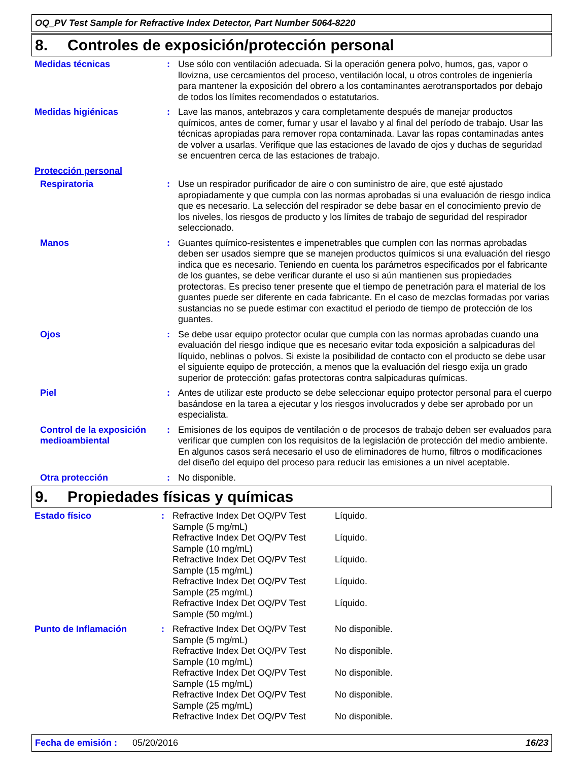OQ_PV Test Sample for Refractive Index Detector, Part Number 5064-8220
8. Controles de exposición/protección personal
| Medidas técnicas | : | Use sólo con ventilación adecuada. Si la operación genera polvo, humos, gas, vapor o llovizna, use cercamientos del proceso, ventilación local, u otros controles de ingeniería para mantener la exposición del obrero a los contaminantes aerotransportados por debajo de todos los límites recomendados o estatutarios. |
| Medidas higiénicas | : | Lave las manos, antebrazos y cara completamente después de manejar productos químicos, antes de comer, fumar y usar el lavabo y al final del período de trabajo. Usar las técnicas apropiadas para remover ropa contaminada. Lavar las ropas contaminadas antes de volver a usarlas. Verifique que las estaciones de lavado de ojos y duchas de seguridad se encuentren cerca de las estaciones de trabajo. |
| Protección personal | | |
| Respiratoria | : | Use un respirador purificador de aire o con suministro de aire, que esté ajustado apropiadamente y que cumpla con las normas aprobadas si una evaluación de riesgo indica que es necesario. La selección del respirador se debe basar en el conocimiento previo de los niveles, los riesgos de producto y los límites de trabajo de seguridad del respirador seleccionado. |
| Manos | : | Guantes químico-resistentes e impenetrables que cumplen con las normas aprobadas deben ser usados siempre que se manejen productos químicos si una evaluación del riesgo indica que es necesario. Teniendo en cuenta los parámetros especificados por el fabricante de los guantes, se debe verificar durante el uso si aún mantienen sus propiedades protectoras. Es preciso tener presente que el tiempo de penetración para el material de los guantes puede ser diferente en cada fabricante. En el caso de mezclas formadas por varias sustancias no se puede estimar con exactitud el periodo de tiempo de protección de los guantes. |
| Ojos | : | Se debe usar equipo protector ocular que cumpla con las normas aprobadas cuando una evaluación del riesgo indique que es necesario evitar toda exposición a salpicaduras del líquido, neblinas o polvos. Si existe la posibilidad de contacto con el producto se debe usar el siguiente equipo de protección, a menos que la evaluación del riesgo exija un grado superior de protección: gafas protectoras contra salpicaduras químicas. |
| Piel | : | Antes de utilizar este producto se debe seleccionar equipo protector personal para el cuerpo basándose en la tarea a ejecutar y los riesgos involucrados y debe ser aprobado por un especialista. |
| Control de la exposición medioambiental | : | Emisiones de los equipos de ventilación o de procesos de trabajo deben ser evaluados para verificar que cumplen con los requisitos de la legislación de protección del medio ambiente. En algunos casos será necesario el uso de eliminadores de humo, filtros o modificaciones del diseño del equipo del proceso para reducir las emisiones a un nivel aceptable. |
| Otra protección | : | No disponible. |
9. Propiedades físicas y químicas
| Estado físico | : | / Refractive Index Det OQ/PV Test Sample (5 mg/mL) / Líquido. / / Refractive Index Det OQ/PV Test Sample (10 mg/mL) / Líquido. / / Refractive Index Det OQ/PV Test Sample (15 mg/mL) / Líquido. / / Refractive Index Det OQ/PV Test Sample (25 mg/mL) / Líquido. / / Refractive Index Det OQ/PV Test Sample (50 mg/mL) / Líquido. / |
| Punto de Inflamación | : | / Refractive Index Det OQ/PV Test Sample (5 mg/mL) / No disponible. / / Refractive Index Det OQ/PV Test Sample (10 mg/mL) / No disponible. / / Refractive Index Det OQ/PV Test Sample (15 mg/mL) / No disponible. / / Refractive Index Det OQ/PV Test Sample (25 mg/mL) / No disponible. / / Refractive Index Det OQ/PV Test / No disponible. / |
Fecha de emisión : 05/20/2016 16/23